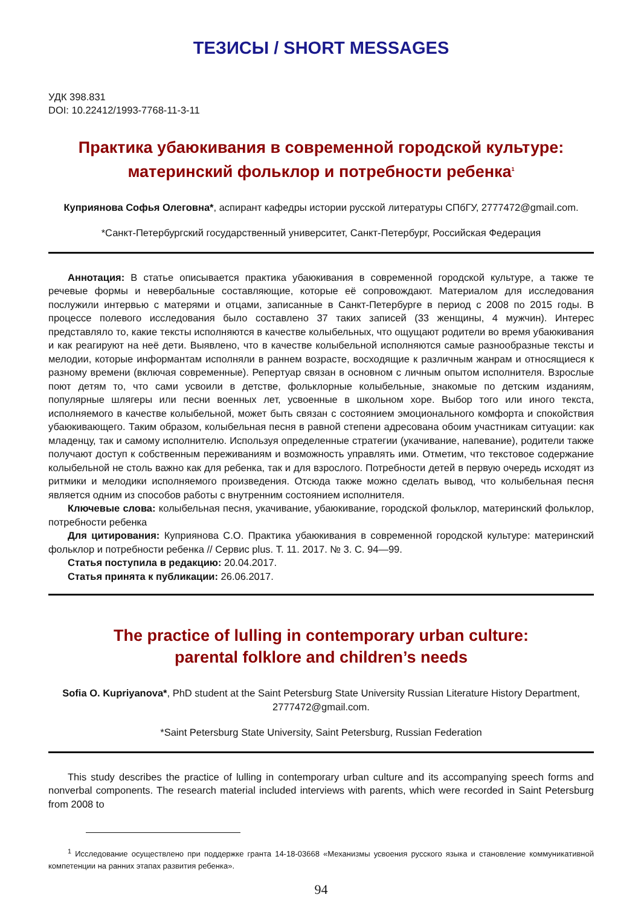ТЕЗИСЫ / SHORT MESSAGES
УДК 398.831
DOI: 10.22412/1993-7768-11-3-11
Практика убаюкивания в современной городской культуре:
материнский фольклор и потребности ребенка<sup>1</sup>
Куприянова Софья Олеговна*, аспирант кафедры истории русской литературы СПбГУ, 2777472@gmail.com.
*Санкт-Петербургский государственный университет, Санкт-Петербург, Российская Федерация
Аннотация: В статье описывается практика убаюкивания в современной городской культуре, а также те речевые формы и невербальные составляющие, которые её сопровождают. Материалом для исследования послужили интервью с матерями и отцами, записанные в Санкт-Петербурге в период с 2008 по 2015 годы. В процессе полевого исследования было составлено 37 таких записей (33 женщины, 4 мужчин). Интерес представляло то, какие тексты исполняются в качестве колыбельных, что ощущают родители во время убаюкивания и как реагируют на неё дети. Выявлено, что в качестве колыбельной исполняются самые разнообразные тексты и мелодии, которые информантам исполняли в раннем возрасте, восходящие к различным жанрам и относящиеся к разному времени (включая современные). Репертуар связан в основном с личным опытом исполнителя. Взрослые поют детям то, что сами усвоили в детстве, фольклорные колыбельные, знакомые по детским изданиям, популярные шлягеры или песни военных лет, усвоенные в школьном хоре. Выбор того или иного текста, исполняемого в качестве колыбельной, может быть связан с состоянием эмоционального комфорта и спокойствия убаюкивающего. Таким образом, колыбельная песня в равной степени адресована обоим участникам ситуации: как младенцу, так и самому исполнителю. Используя определенные стратегии (укачивание, напевание), родители также получают доступ к собственным переживаниям и возможность управлять ими. Отметим, что текстовое содержание колыбельной не столь важно как для ребенка, так и для взрослого. Потребности детей в первую очередь исходят из ритмики и мелодики исполняемого произведения. Отсюда также можно сделать вывод, что колыбельная песня является одним из способов работы с внутренним состоянием исполнителя.
Ключевые слова: колыбельная песня, укачивание, убаюкивание, городской фольклор, материнский фольклор, потребности ребенка
Для цитирования: Куприянова С.О. Практика убаюкивания в современной городской культуре: материнский фольклор и потребности ребенка // Сервис plus. Т. 11. 2017. № 3. С. 94—99.
Статья поступила в редакцию: 20.04.2017.
Статья принята к публикации: 26.06.2017.
The practice of lulling in contemporary urban culture:
parental folklore and children’s needs
Sofia O. Kupriyanova*, PhD student at the Saint Petersburg State University Russian Literature History Department, 2777472@gmail.com.
*Saint Petersburg State University, Saint Petersburg, Russian Federation
This study describes the practice of lulling in contemporary urban culture and its accompanying speech forms and nonverbal components. The research material included interviews with parents, which were recorded in Saint Petersburg from 2008 to
<sup>1</sup> Исследование осуществлено при поддержке гранта 14-18-03668 «Механизмы усвоения русского языка и становление коммуникативной компетенции на ранних этапах развития ребенка».
94